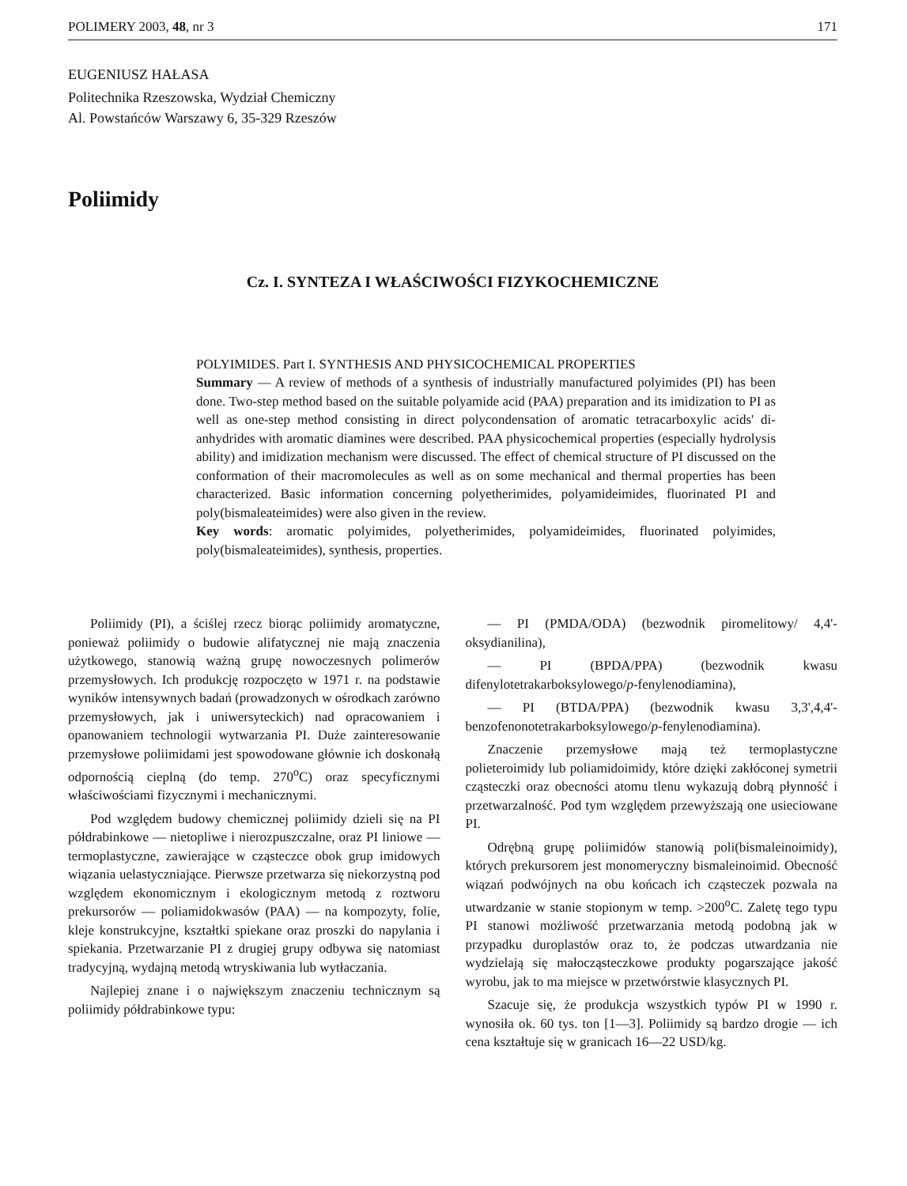POLIMERY 2003, 48, nr 3 171
EUGENIUSZ HAŁASA
Politechnika Rzeszowska, Wydział Chemiczny
Al. Powstańców Warszawy 6, 35-329 Rzeszów
Poliimidy
Cz. I. SYNTEZA I WŁAŚCIWOŚCI FIZYKOCHEMICZNE
POLYIMIDES. Part I. SYNTHESIS AND PHYSICOCHEMICAL PROPERTIES
Summary — A review of methods of a synthesis of industrially manufactured polyimides (PI) has been done. Two-step method based on the suitable polyamide acid (PAA) preparation and its imidization to PI as well as one-step method consisting in direct polycondensation of aromatic tetracarboxylic acids' di-anhydrides with aromatic diamines were described. PAA physicochemical properties (especially hydrolysis ability) and imidization mechanism were discussed. The effect of chemical structure of PI discussed on the conformation of their macromolecules as well as on some mechanical and thermal properties has been characterized. Basic information concerning polyetherimides, polyamideimides, fluorinated PI and poly(bismaleateimides) were also given in the review.
Key words: aromatic polyimides, polyetherimides, polyamideimides, fluorinated polyimides, poly(bismaleateimides), synthesis, properties.
Poliimidy (PI), a ściślej rzecz biorąc poliimidy aromatyczne, ponieważ poliimidy o budowie alifatycznej nie mają znaczenia użytkowego, stanowią ważną grupę nowoczesnych polimerów przemysłowych. Ich produkcję rozpoczęto w 1971 r. na podstawie wyników intensywnych badań (prowadzonych w ośrodkach zarówno przemysłowych, jak i uniwersyteckich) nad opracowaniem i opanowaniem technologii wytwarzania PI. Duże zainteresowanie przemysłowe poliimidami jest spowodowane głównie ich doskonałą odpornością cieplną (do temp. 270<sup>o</sup>C) oraz specyficznymi właściwościami fizycznymi i mechanicznymi.
Pod względem budowy chemicznej poliimidy dzieli się na PI półdrabinkowe — nietopliwe i nierozpuszczalne, oraz PI liniowe — termoplastyczne, zawierające w cząsteczce obok grup imidowych wiązania uelastyczniające. Pierwsze przetwarza się niekorzystną pod względem ekonomicznym i ekologicznym metodą z roztworu prekursorów — poliamidokwasów (PAA) — na kompozyty, folie, kleje konstrukcyjne, kształtki spiekane oraz proszki do napylania i spiekania. Przetwarzanie PI z drugiej grupy odbywa się natomiast tradycyjną, wydajną metodą wtryskiwania lub wytłaczania.
Najlepiej znane i o największym znaczeniu technicznym są poliimidy półdrabinkowe typu:
— PI (PMDA/ODA) (bezwodnik piromelitowy/ 4,4'-oksydianilina),
— PI (BPDA/PPA) (bezwodnik kwasu difenylotetrakarboksylowego/p-fenylenodiamina),
— PI (BTDA/PPA) (bezwodnik kwasu 3,3',4,4'-benzofenonotetrakarboksylowego/p-fenylenodiamina).
Znaczenie przemysłowe mają też termoplastyczne polieteroimidy lub poliamidoimidy, które dzięki zakłóconej symetrii cząsteczki oraz obecności atomu tlenu wykazują dobrą płynność i przetwarzalność. Pod tym względem przewyższają one usieciowane PI.
Odrębną grupę poliimidów stanowią poli(bismaleinoimidy), których prekursorem jest monomeryczny bismaleinoimid. Obecność wiązań podwójnych na obu końcach ich cząsteczek pozwala na utwardzanie w stanie stopionym w temp. >200<sup>o</sup>C. Zaletę tego typu PI stanowi możliwość przetwarzania metodą podobną jak w przypadku duroplastów oraz to, że podczas utwardzania nie wydzielają się małocząsteczkowe produkty pogarszające jakość wyrobu, jak to ma miejsce w przetwórstwie klasycznych PI.
Szacuje się, że produkcja wszystkich typów PI w 1990 r. wynosiła ok. 60 tys. ton [1—3]. Poliimidy są bardzo drogie — ich cena kształtuje się w granicach 16—22 USD/kg.